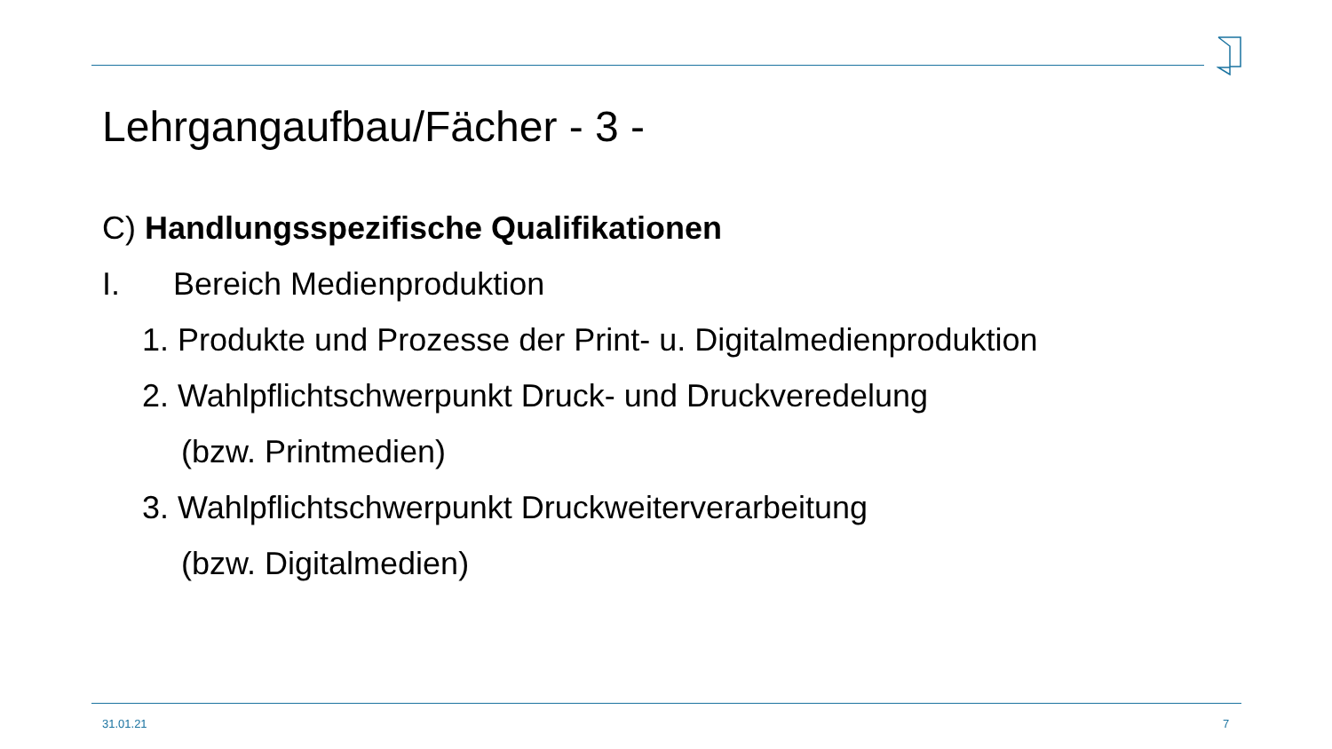Lehrgangaufbau/Fächer - 3 -
C) Handlungsspezifische Qualifikationen
I. Bereich Medienproduktion
1. Produkte und Prozesse der Print- u. Digitalmedienproduktion
2. Wahlpflichtschwerpunkt Druck- und Druckveredelung
(bzw. Printmedien)
3. Wahlpflichtschwerpunkt Druckweiterverarbeitung
(bzw. Digitalmedien)
31.01.21 7